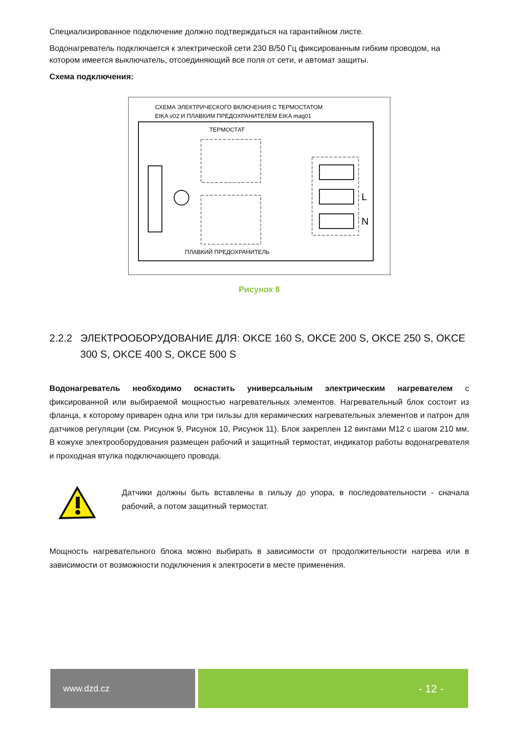Специализированное подключение должно подтверждаться на гарантийном листе.
Водонагреватель подключается к электрической сети 230 В/50 Гц фиксированным гибким проводом, на котором имеется выключатель, отсоединяющий все поля от сети, и автомат защиты.
Схема подключения:
СХЕМА ЭЛЕКТРИЧЕСКОГО ВКЛЮЧЕНИЯ С ТЕРМОСТАТОМ
EIKA v02 И ПЛАВКИМ ПРЕДОХРАНИТЕЛЕМ EIKA mag01
ТЕРМОСТАТ
L
N
ПЛАВКИЙ ПРЕДОХРАНИТЕЛЬ
Рисунок 8
2.2.2 ЭЛЕКТРООБОРУДОВАНИЕ ДЛЯ: OKCE 160 S, OKCE 200 S, OKCE 250 S, OKCE 300 S, OKCE 400 S, OKCE 500 S
Водонагреватель необходимо оснастить универсальным электрическим нагревателем с фиксированной или выбираемой мощностью нагревательных элементов. Нагревательный блок состоит из фланца, к которому приварен одна или три гильзы для керамических нагревательных элементов и патрон для датчиков регуляции (см. Рисунок 9, Рисунок 10, Рисунок 11). Блок закреплен 12 винтами M12 с шагом 210 мм. В кожухе электрооборудования размещен рабочий и защитный термостат, индикатор работы водонагревателя и проходная втулка подключающего провода.
Датчики должны быть вставлены в гильзу до упора, в последовательности - сначала рабочий, а потом защитный термостат.
Мощность нагревательного блока можно выбирать в зависимости от продолжительности нагрева или в зависимости от возможности подключения к электросети в месте применения.
www.dzd.cz
- 12 -